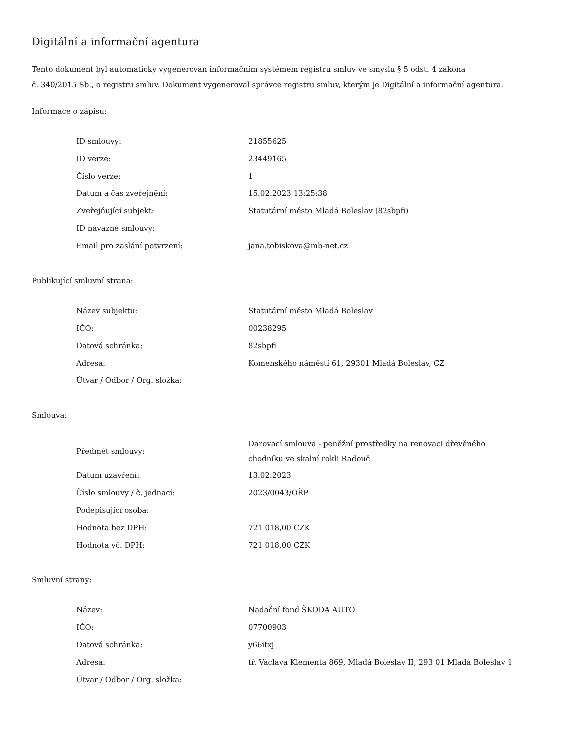Digitální a informační agentura
Tento dokument byl automaticky vygenerován informačním systémem registru smluv ve smyslu § 5 odst. 4 zákona
č. 340/2015 Sb., o registru smluv. Dokument vygeneroval správce registru smluv, kterým je Digitální a informační agentura.
Informace o zápisu:
| ID smlouvy: | 21855625 |
| ID verze: | 23449165 |
| Číslo verze: | 1 |
| Datum a čas zveřejnění: | 15.02.2023 13:25:38 |
| Zveřejňující subjekt: | Statutární město Mladá Boleslav (82sbpfi) |
| ID návazné smlouvy: | |
| Email pro zaslání potvrzení: | jana.tobiskova@mb-net.cz |
Publikující smluvní strana:
| Název subjektu: | Statutární město Mladá Boleslav |
| IČO: | 00238295 |
| Datová schránka: | 82sbpfi |
| Adresa: | Komenského náměstí 61, 29301 Mladá Boleslav, CZ |
| Útvar / Odbor / Org. složka: | |
Smlouva:
| Předmět smlouvy: | Darovací smlouva - peněžní prostředky na renovaci dřevěného chodníku ve skalní rokli Radouč |
| Datum uzavření: | 13.02.2023 |
| Číslo smlouvy / č. jednací: | 2023/0043/OŘP |
| Podepisující osoba: | |
| Hodnota bez DPH: | 721 018,00 CZK |
| Hodnota vč. DPH: | 721 018,00 CZK |
Smluvní strany:
| Název: | Nadační fond ŠKODA AUTO |
| IČO: | 07700903 |
| Datová schránka: | y66itxj |
| Adresa: | tř. Václava Klementa 869, Mladá Boleslav II, 293 01 Mladá Boleslav 1 |
| Útvar / Odbor / Org. složka: | |